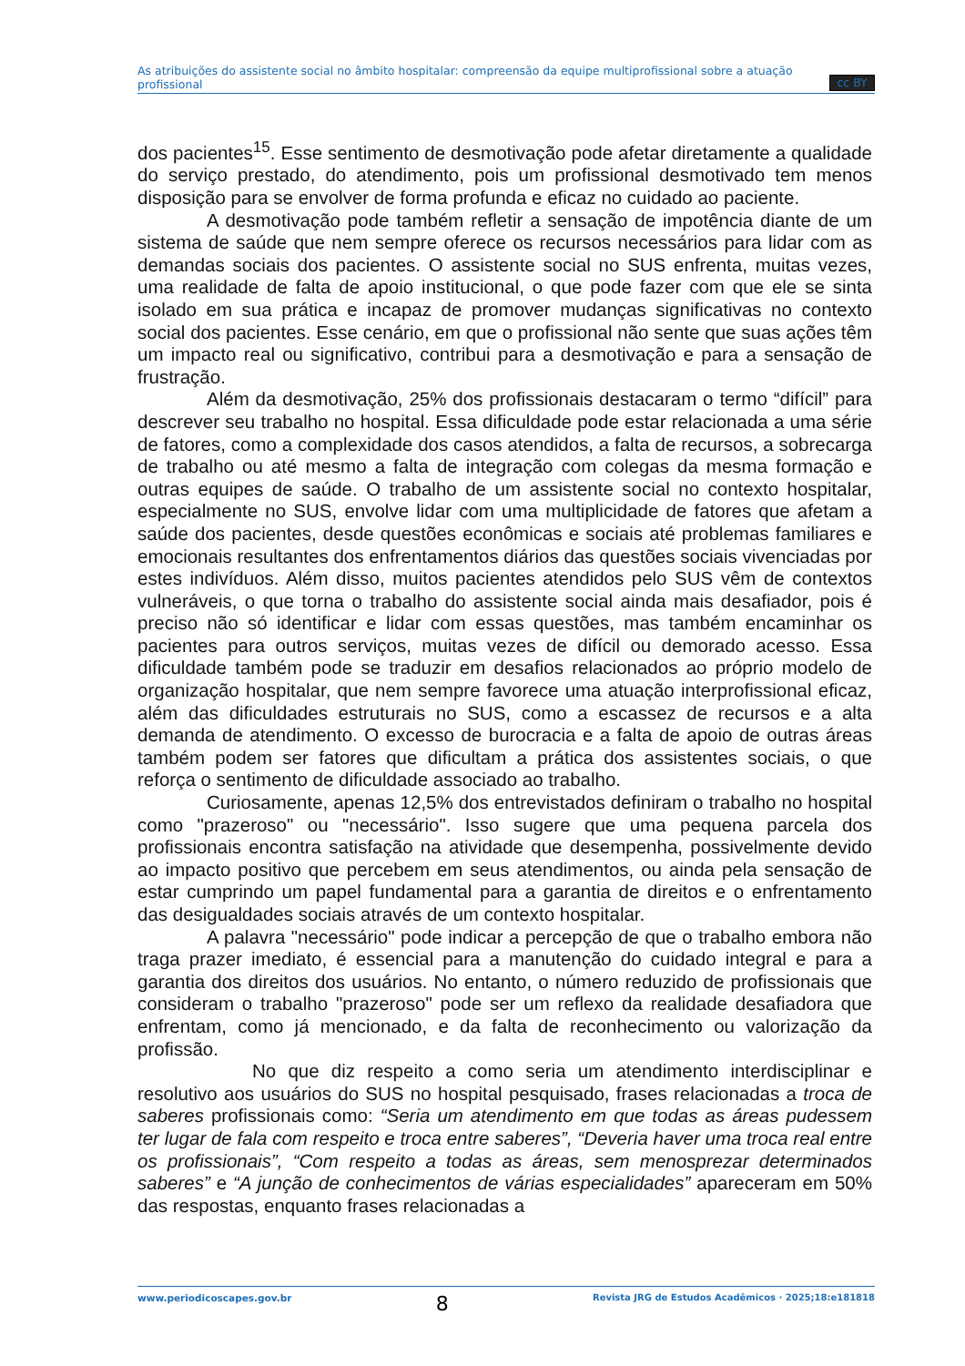As atribuições do assistente social no âmbito hospitalar: compreensão da equipe multiprofissional sobre a atuação profissional cc BY
dos pacientes<sup>15</sup>. Esse sentimento de desmotivação pode afetar diretamente a qualidade do serviço prestado, do atendimento, pois um profissional desmotivado tem menos disposição para se envolver de forma profunda e eficaz no cuidado ao paciente.
A desmotivação pode também refletir a sensação de impotência diante de um sistema de saúde que nem sempre oferece os recursos necessários para lidar com as demandas sociais dos pacientes. O assistente social no SUS enfrenta, muitas vezes, uma realidade de falta de apoio institucional, o que pode fazer com que ele se sinta isolado em sua prática e incapaz de promover mudanças significativas no contexto social dos pacientes. Esse cenário, em que o profissional não sente que suas ações têm um impacto real ou significativo, contribui para a desmotivação e para a sensação de frustração.
Além da desmotivação, 25% dos profissionais destacaram o termo “difícil” para descrever seu trabalho no hospital. Essa dificuldade pode estar relacionada a uma série de fatores, como a complexidade dos casos atendidos, a falta de recursos, a sobrecarga de trabalho ou até mesmo a falta de integração com colegas da mesma formação e outras equipes de saúde. O trabalho de um assistente social no contexto hospitalar, especialmente no SUS, envolve lidar com uma multiplicidade de fatores que afetam a saúde dos pacientes, desde questões econômicas e sociais até problemas familiares e emocionais resultantes dos enfrentamentos diários das questões sociais vivenciadas por estes indivíduos. Além disso, muitos pacientes atendidos pelo SUS vêm de contextos vulneráveis, o que torna o trabalho do assistente social ainda mais desafiador, pois é preciso não só identificar e lidar com essas questões, mas também encaminhar os pacientes para outros serviços, muitas vezes de difícil ou demorado acesso. Essa dificuldade também pode se traduzir em desafios relacionados ao próprio modelo de organização hospitalar, que nem sempre favorece uma atuação interprofissional eficaz, além das dificuldades estruturais no SUS, como a escassez de recursos e a alta demanda de atendimento. O excesso de burocracia e a falta de apoio de outras áreas também podem ser fatores que dificultam a prática dos assistentes sociais, o que reforça o sentimento de dificuldade associado ao trabalho.
Curiosamente, apenas 12,5% dos entrevistados definiram o trabalho no hospital como "prazeroso" ou "necessário". Isso sugere que uma pequena parcela dos profissionais encontra satisfação na atividade que desempenha, possivelmente devido ao impacto positivo que percebem em seus atendimentos, ou ainda pela sensação de estar cumprindo um papel fundamental para a garantia de direitos e o enfrentamento das desigualdades sociais através de um contexto hospitalar.
A palavra "necessário" pode indicar a percepção de que o trabalho embora não traga prazer imediato, é essencial para a manutenção do cuidado integral e para a garantia dos direitos dos usuários. No entanto, o número reduzido de profissionais que consideram o trabalho "prazeroso" pode ser um reflexo da realidade desafiadora que enfrentam, como já mencionado, e da falta de reconhecimento ou valorização da profissão.
No que diz respeito a como seria um atendimento interdisciplinar e resolutivo aos usuários do SUS no hospital pesquisado, frases relacionadas a troca de saberes profissionais como: “Seria um atendimento em que todas as áreas pudessem ter lugar de fala com respeito e troca entre saberes”, “Deveria haver uma troca real entre os profissionais”, “Com respeito a todas as áreas, sem menosprezar determinados saberes” e “A junção de conhecimentos de várias especialidades” apareceram em 50% das respostas, enquanto frases relacionadas a
www.periodicoscapes.gov.br 8 Revista JRG de Estudos Acadêmicos · 2025;18:e181818